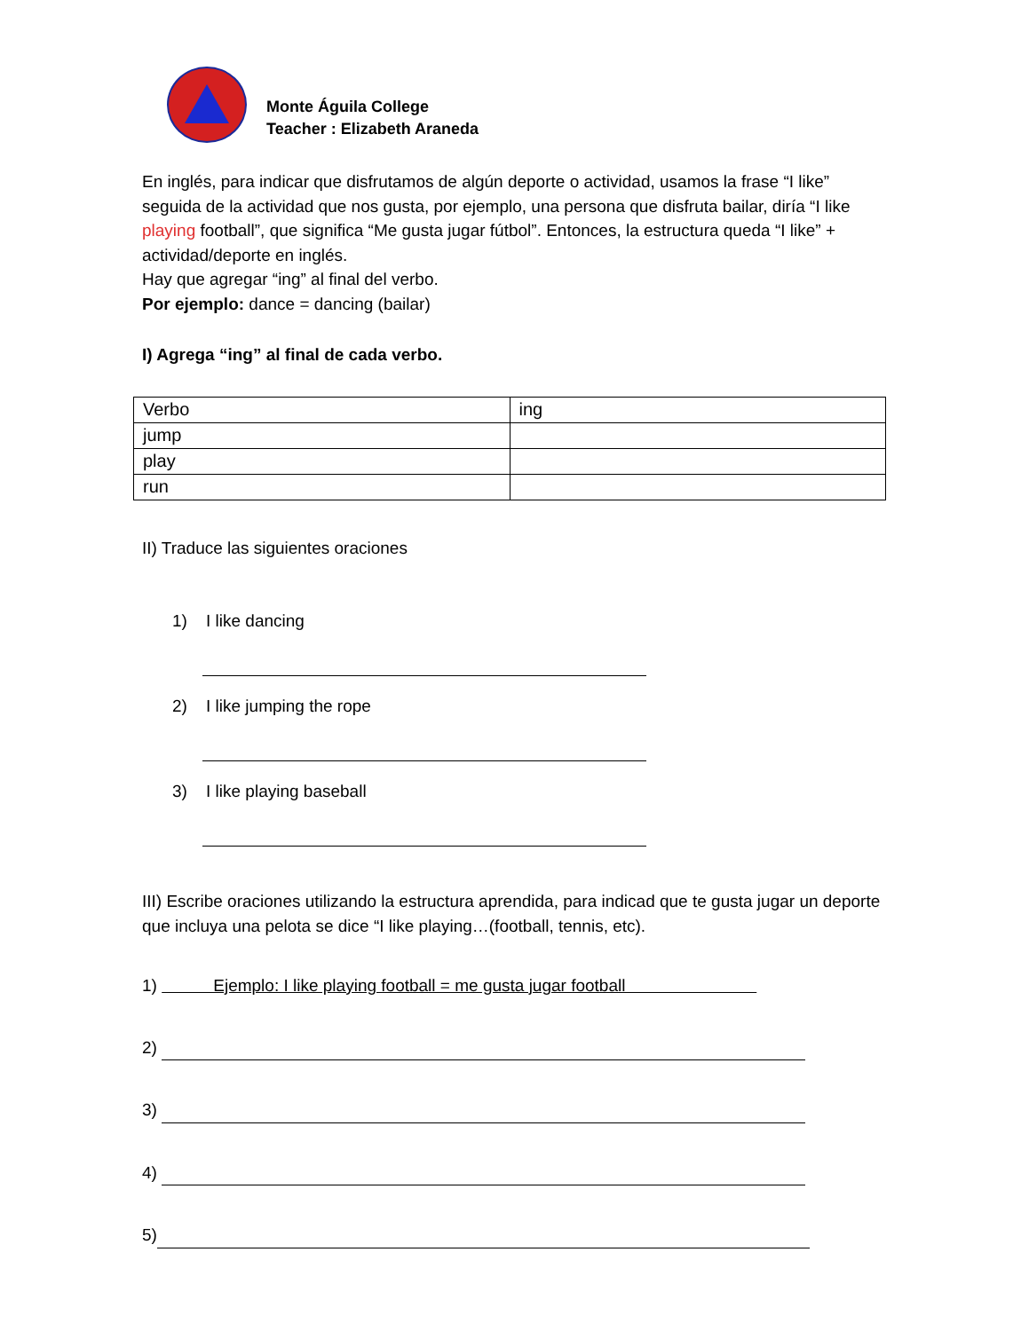Monte Águila College
Teacher : Elizabeth Araneda
En inglés, para indicar que disfrutamos de algún deporte o actividad, usamos la frase “I like” seguida de la actividad que nos gusta, por ejemplo, una persona que disfruta bailar, diría “I like playing football”, que significa “Me gusta jugar fútbol”. Entonces, la estructura queda “I like” + actividad/deporte en inglés.
Hay que agregar “ing” al final del verbo.
Por ejemplo: dance = dancing (bailar)
I) Agrega “ing” al final de cada verbo.
| Verbo | ing |
| jump | |
| play | |
| run | |
II) Traduce las siguientes oraciones
1) I like dancing
2) I like jumping the rope
3) I like playing baseball
III) Escribe oraciones utilizando la estructura aprendida, para indicad que te gusta jugar un deporte que incluya una pelota se dice “I like playing…(football, tennis, etc).
1) Ejemplo: I like playing football = me gusta jugar football
2)
3)
4)
5)